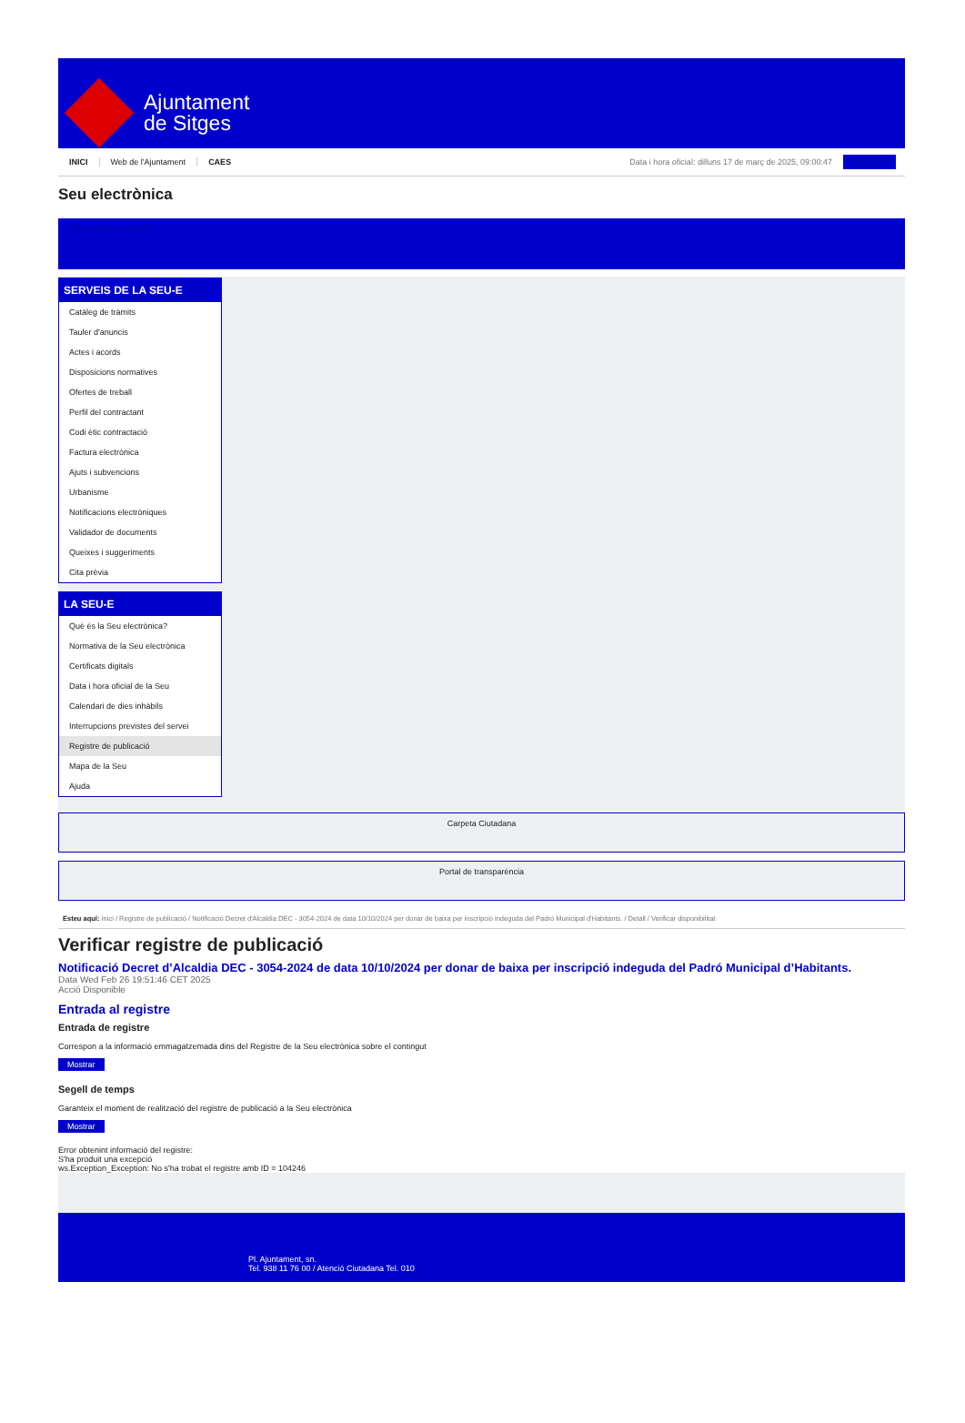Ajuntament
de Sitges
INICI Web de l'Ajuntament CAES Data i hora oficial: dilluns 17 de març de 2025, 09:00:47 Directoris
Seu electrònica
Obtenir còpia autèntica
SERVEIS DE LA SEU-E
Catàleg de tràmits
Tauler d'anuncis
Actes i acords
Disposicions normatives
Ofertes de treball
Perfil del contractant
Codi ètic contractació
Factura electrònica
Ajuts i subvencions
Urbanisme
Notificacions electròniques
Validador de documents
Queixes i suggeriments
Cita prèvia
LA SEU-E
Què és la Seu electrònica?
Normativa de la Seu electrònica
Certificats digitals
Data i hora oficial de la Seu
Calendari de dies inhàbils
Interrupcions previstes del servei
Registre de publicació
Mapa de la Seu
Ajuda
Carpeta Ciutadana
Portal de transparència
Esteu aquí: Inici / Registre de publicació / Notificació Decret d'Alcaldia DEC - 3054-2024 de data 10/10/2024 per donar de baixa per inscripció indeguda del Padró Municipal d'Habitants. / Detall / Verificar disponibilitat
Verificar registre de publicació
Notificació Decret d’Alcaldia DEC - 3054-2024 de data 10/10/2024 per donar de baixa per inscripció indeguda del Padró Municipal d’Habitants.
Data Wed Feb 26 19:51:46 CET 2025
Acció Disponible
Entrada al registre
Entrada de registre
Correspon a la informació emmagatzemada dins del Registre de la Seu electrònica sobre el contingut
Mostrar
Segell de temps
Garanteix el moment de realització del registre de publicació a la Seu electrònica
Mostrar
Error obtenint informació del registre:
S'ha produit una excepció
ws.Exception_Exception: No s'ha trobat el registre amb ID = 104246
Pl. Ajuntament, sn.
Tel. 938 11 76 00 / Atenció Ciutadana Tel. 010